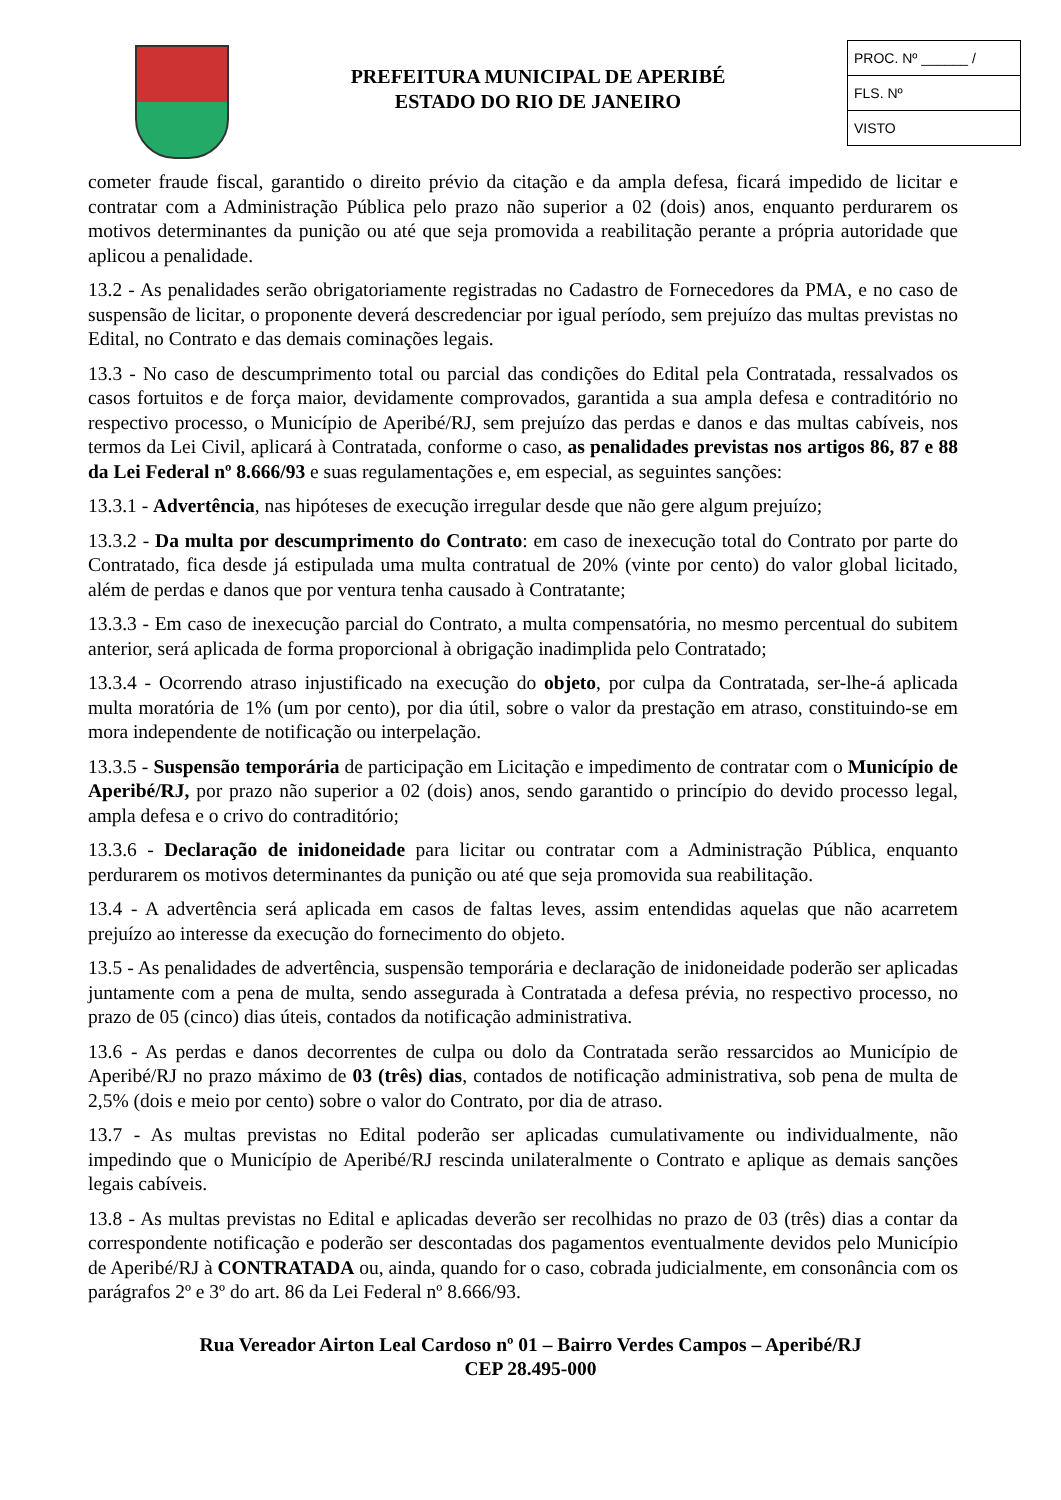PREFEITURA MUNICIPAL DE APERIBÉ
ESTADO DO RIO DE JANEIRO
PROC. Nº ______ /
FLS. Nº
VISTO
cometer fraude fiscal, garantido o direito prévio da citação e da ampla defesa, ficará impedido de licitar e contratar com a Administração Pública pelo prazo não superior a 02 (dois) anos, enquanto perdurarem os motivos determinantes da punição ou até que seja promovida a reabilitação perante a própria autoridade que aplicou a penalidade.
13.2 - As penalidades serão obrigatoriamente registradas no Cadastro de Fornecedores da PMA, e no caso de suspensão de licitar, o proponente deverá descredenciar por igual período, sem prejuízo das multas previstas no Edital, no Contrato e das demais cominações legais.
13.3 - No caso de descumprimento total ou parcial das condições do Edital pela Contratada, ressalvados os casos fortuitos e de força maior, devidamente comprovados, garantida a sua ampla defesa e contraditório no respectivo processo, o Município de Aperibé/RJ, sem prejuízo das perdas e danos e das multas cabíveis, nos termos da Lei Civil, aplicará à Contratada, conforme o caso, as penalidades previstas nos artigos 86, 87 e 88 da Lei Federal nº 8.666/93 e suas regulamentações e, em especial, as seguintes sanções:
13.3.1 - Advertência, nas hipóteses de execução irregular desde que não gere algum prejuízo;
13.3.2 - Da multa por descumprimento do Contrato: em caso de inexecução total do Contrato por parte do Contratado, fica desde já estipulada uma multa contratual de 20% (vinte por cento) do valor global licitado, além de perdas e danos que por ventura tenha causado à Contratante;
13.3.3 - Em caso de inexecução parcial do Contrato, a multa compensatória, no mesmo percentual do subitem anterior, será aplicada de forma proporcional à obrigação inadimplida pelo Contratado;
13.3.4 - Ocorrendo atraso injustificado na execução do objeto, por culpa da Contratada, ser-lhe-á aplicada multa moratória de 1% (um por cento), por dia útil, sobre o valor da prestação em atraso, constituindo-se em mora independente de notificação ou interpelação.
13.3.5 - Suspensão temporária de participação em Licitação e impedimento de contratar com o Município de Aperibé/RJ, por prazo não superior a 02 (dois) anos, sendo garantido o princípio do devido processo legal, ampla defesa e o crivo do contraditório;
13.3.6 - Declaração de inidoneidade para licitar ou contratar com a Administração Pública, enquanto perdurarem os motivos determinantes da punição ou até que seja promovida sua reabilitação.
13.4 - A advertência será aplicada em casos de faltas leves, assim entendidas aquelas que não acarretem prejuízo ao interesse da execução do fornecimento do objeto.
13.5 - As penalidades de advertência, suspensão temporária e declaração de inidoneidade poderão ser aplicadas juntamente com a pena de multa, sendo assegurada à Contratada a defesa prévia, no respectivo processo, no prazo de 05 (cinco) dias úteis, contados da notificação administrativa.
13.6 - As perdas e danos decorrentes de culpa ou dolo da Contratada serão ressarcidos ao Município de Aperibé/RJ no prazo máximo de 03 (três) dias, contados de notificação administrativa, sob pena de multa de 2,5% (dois e meio por cento) sobre o valor do Contrato, por dia de atraso.
13.7 - As multas previstas no Edital poderão ser aplicadas cumulativamente ou individualmente, não impedindo que o Município de Aperibé/RJ rescinda unilateralmente o Contrato e aplique as demais sanções legais cabíveis.
13.8 - As multas previstas no Edital e aplicadas deverão ser recolhidas no prazo de 03 (três) dias a contar da correspondente notificação e poderão ser descontadas dos pagamentos eventualmente devidos pelo Município de Aperibé/RJ à CONTRATADA ou, ainda, quando for o caso, cobrada judicialmente, em consonância com os parágrafos 2º e 3º do art. 86 da Lei Federal nº 8.666/93.
Rua Vereador Airton Leal Cardoso nº 01 – Bairro Verdes Campos – Aperibé/RJ
CEP 28.495-000